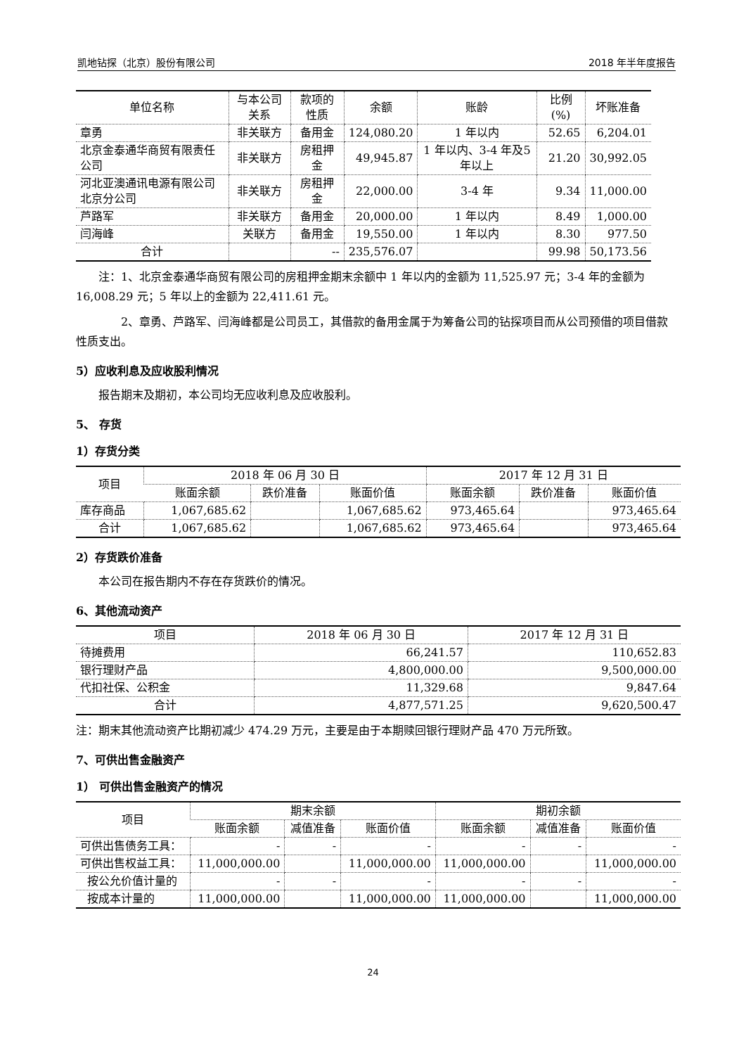凯地钻探（北京）股份有限公司 2018 年半年度报告
| 单位名称 | 与本公司关系 | 款项的性质 | 余额 | 账龄 | 比例(%) | 坏账准备 |
| --- | --- | --- | --- | --- | --- | --- |
| 章勇 | 非关联方 | 备用金 | 124,080.20 | 1 年以内 | 52.65 | 6,204.01 |
| 北京金泰通华商贸有限责任公司 | 非关联方 | 房租押金 | 49,945.87 | 1 年以内、3-4 年及5年以上 | 21.20 | 30,992.05 |
| 河北亚澳通讯电源有限公司北京分公司 | 非关联方 | 房租押金 | 22,000.00 | 3-4 年 | 9.34 | 11,000.00 |
| 芦路军 | 非关联方 | 备用金 | 20,000.00 | 1 年以内 | 8.49 | 1,000.00 |
| 闫海峰 | 关联方 | 备用金 | 19,550.00 | 1 年以内 | 8.30 | 977.50 |
| 合计 | | -- | 235,576.07 | | 99.98 | 50,173.56 |
注：1、北京金泰通华商贸有限公司的房租押金期末余额中 1 年以内的金额为 11,525.97 元；3-4 年的金额为 16,008.29 元；5 年以上的金额为 22,411.61 元。
2、章勇、芦路军、闫海峰都是公司员工，其借款的备用金属于为筹备公司的钻探项目而从公司预借的项目借款性质支出。
5）应收利息及应收股利情况
报告期末及期初，本公司均无应收利息及应收股利。
5、 存货
1）存货分类
| 项目 | 2018 年 06 月 30 日 | | | 2017 年 12 月 31 日 | | |
| --- | --- | --- | --- | --- | --- | --- |
| | 账面余额 | 跌价准备 | 账面价值 | 账面余额 | 跌价准备 | 账面价值 |
| 库存商品 | 1,067,685.62 | | 1,067,685.62 | 973,465.64 | | 973,465.64 |
| 合计 | 1,067,685.62 | | 1,067,685.62 | 973,465.64 | | 973,465.64 |
2）存货跌价准备
本公司在报告期内不存在存货跌价的情况。
6、其他流动资产
| 项目 | 2018 年 06 月 30 日 | 2017 年 12 月 31 日 |
| --- | --- | --- |
| 待摊费用 | 66,241.57 | 110,652.83 |
| 银行理财产品 | 4,800,000.00 | 9,500,000.00 |
| 代扣社保、公积金 | 11,329.68 | 9,847.64 |
| 合计 | 4,877,571.25 | 9,620,500.47 |
注：期末其他流动资产比期初减少 474.29 万元，主要是由于本期赎回银行理财产品 470 万元所致。
7、可供出售金融资产
1） 可供出售金融资产的情况
| 项目 | 期末余额 | | | 期初余额 | | |
| --- | --- | --- | --- | --- | --- | --- |
| | 账面余额 | 减值准备 | 账面价值 | 账面余额 | 减值准备 | 账面价值 |
| 可供出售债务工具： | - | - | - | - | - | - |
| 可供出售权益工具： | 11,000,000.00 | | 11,000,000.00 | 11,000,000.00 | | 11,000,000.00 |
| 按公允价值计量的 | - | - | - | - | - | - |
| 按成本计量的 | 11,000,000.00 | | 11,000,000.00 | 11,000,000.00 | | 11,000,000.00 |
24